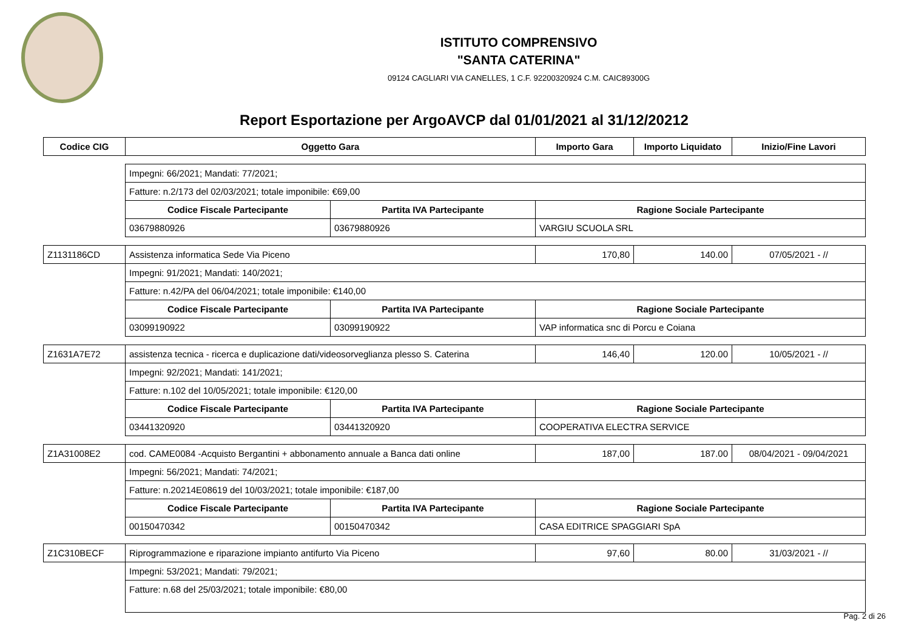ISTITUTO COMPRENSIVO
"SANTA CATERINA"
09124 CAGLIARI VIA CANELLES, 1 C.F. 92200320924 C.M. CAIC89300G
Report Esportazione per ArgoAVCP dal 01/01/2021 al 31/12/20212
| Codice CIG | Oggetto Gara | | Importo Gara | Importo Liquidato | Inizio/Fine Lavori |
| --- | --- | --- | --- | --- | --- |
| | Impegni: 66/2021; Mandati: 77/2021; | | | | |
| | Fatture: n.2/173 del 02/03/2021; totale imponibile: €69,00 | | | | |
| | Codice Fiscale Partecipante | Partita IVA Partecipante | Ragione Sociale Partecipante | | |
| | 03679880926 | 03679880926 | VARGIU SCUOLA SRL | | |
| Z1131186CD | Assistenza informatica Sede Via Piceno | | 170,80 | 140.00 | 07/05/2021 - // |
| | Impegni: 91/2021; Mandati: 140/2021; | | | | |
| | Fatture: n.42/PA del 06/04/2021; totale imponibile: €140,00 | | | | |
| | Codice Fiscale Partecipante | Partita IVA Partecipante | Ragione Sociale Partecipante | | |
| | 03099190922 | 03099190922 | VAP informatica snc di Porcu e Coiana | | |
| Z1631A7E72 | assistenza tecnica - ricerca e duplicazione dati/videosorveglianza plesso S. Caterina | | 146,40 | 120.00 | 10/05/2021 - // |
| | Impegni: 92/2021; Mandati: 141/2021; | | | | |
| | Fatture: n.102 del 10/05/2021; totale imponibile: €120,00 | | | | |
| | Codice Fiscale Partecipante | Partita IVA Partecipante | Ragione Sociale Partecipante | | |
| | 03441320920 | 03441320920 | COOPERATIVA ELECTRA SERVICE | | |
| Z1A31008E2 | cod. CAME0084 -Acquisto Bergantini + abbonamento annuale a Banca dati online | | 187,00 | 187.00 | 08/04/2021 - 09/04/2021 |
| | Impegni: 56/2021; Mandati: 74/2021; | | | | |
| | Fatture: n.20214E08619 del 10/03/2021; totale imponibile: €187,00 | | | | |
| | Codice Fiscale Partecipante | Partita IVA Partecipante | Ragione Sociale Partecipante | | |
| | 00150470342 | 00150470342 | CASA EDITRICE SPAGGIARI SpA | | |
| Z1C310BECF | Riprogrammazione e riparazione impianto antifurto Via Piceno | | 97,60 | 80.00 | 31/03/2021 - // |
| | Impegni: 53/2021; Mandati: 79/2021; | | | | |
| | Fatture: n.68 del 25/03/2021; totale imponibile: €80,00 | | | | |
Pag. 2 di 26